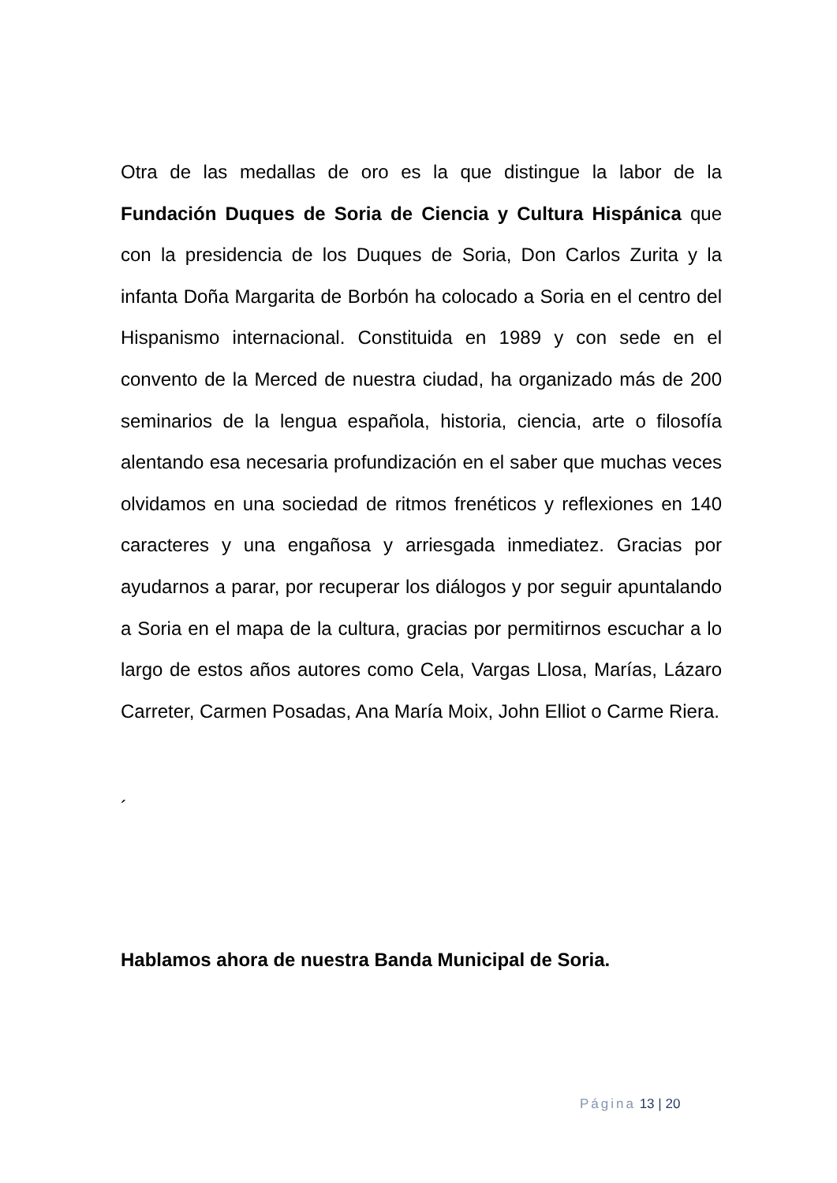Otra de las medallas de oro es la que distingue la labor de la Fundación Duques de Soria de Ciencia y Cultura Hispánica que con la presidencia de los Duques de Soria, Don Carlos Zurita y la infanta Doña Margarita de Borbón ha colocado a Soria en el centro del Hispanismo internacional. Constituida en 1989 y con sede en el convento de la Merced de nuestra ciudad, ha organizado más de 200 seminarios de la lengua española, historia, ciencia, arte o filosofía alentando esa necesaria profundización en el saber que muchas veces olvidamos en una sociedad de ritmos frenéticos y reflexiones en 140 caracteres y una engañosa y arriesgada inmediatez. Gracias por ayudarnos a parar, por recuperar los diálogos y por seguir apuntalando a Soria en el mapa de la cultura, gracias por permitirnos escuchar a lo largo de estos años autores como Cela, Vargas Llosa, Marías, Lázaro Carreter, Carmen Posadas, Ana María Moix, John Elliot o Carme Riera.
´
Hablamos ahora de nuestra Banda Municipal de Soria.
Página 13 | 20